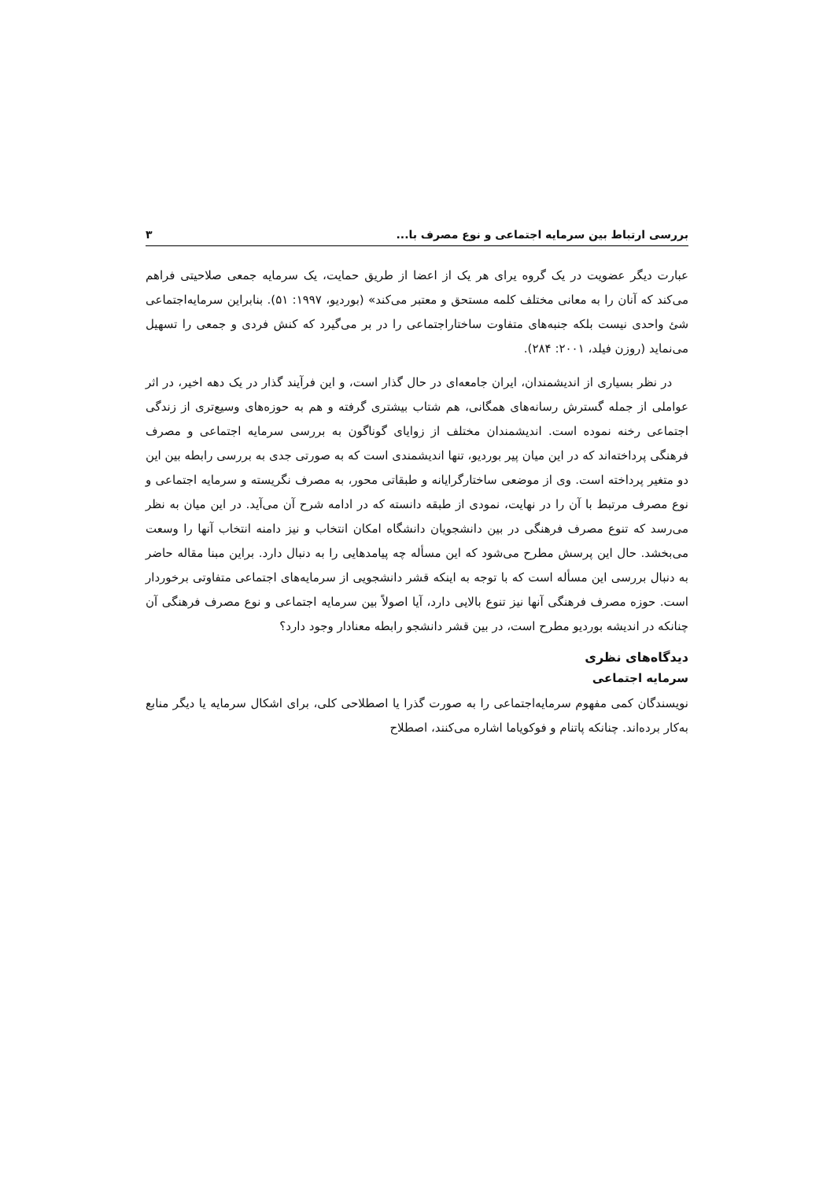بررسی ارتباط بین سرمایه اجتماعی و نوع مصرف با... ۳
عبارت دیگر عضویت در یک گروه یرای هر یک از اعضا از طریق حمایت، یک سرمایه جمعی صلاحیتی فراهم می‌کند که آنان را به معانی مختلف کلمه مستحق و معتبر می‌کند» (بوردیو، ۱۹۹۷: ۵۱). بنابراین سرمایه‌اجتماعی شئ واحدی نیست بلکه جنبه‌های متفاوت ساختاراجتماعی را در بر می‌گیرد که کنش فردی و جمعی را تسهیل می‌نماید (روزن فیلد، ۲۰۰۱: ۲۸۴).
در نظر بسیاری از اندیشمندان، ایران جامعه‌ای در حال گذار است، و این فرآیند گذار در یک دهه اخیر، در اثر عواملی از جمله گسترش رسانه‌های همگانی، هم شتاب بیشتری گرفته و هم به حوزه‌های وسیع‌تری از زندگی اجتماعی رخنه نموده است. اندیشمندان مختلف از زوایای گوناگون به بررسی سرمایه اجتماعی و مصرف فرهنگی پرداخته‌اند که در این میان پیر بوردیو، تنها اندیشمندی است که به صورتی جدی به بررسی رابطه بین این دو متغیر پرداخته است. وی از موضعی ساختارگرایانه و طبقاتی محور، به مصرف نگریسته و سرمایه اجتماعی و نوع مصرف مرتبط با آن را در نهایت، نمودی از طبقه دانسته که در ادامه شرح آن می‌آید. در این میان به نظر می‌رسد که تنوع مصرف فرهنگی در بین دانشجویان دانشگاه امکان انتخاب و نیز دامنه انتخاب آنها را وسعت می‌بخشد. حال این پرسش مطرح می‌شود که این مسأله چه پیامدهایی را به دنبال دارد. براین مبنا مقاله حاضر به دنبال بررسی این مسأله است که با توجه به اینکه قشر دانشجویی از سرمایه‌های اجتماعی متفاوتی برخوردار است. حوزه مصرف فرهنگی آنها نیز تنوع بالایی دارد، آیا اصولاً بین سرمایه اجتماعی و نوع مصرف فرهنگی آن چنانکه در اندیشه بوردیو مطرح است، در بین قشر دانشجو رابطه معنادار وجود دارد؟
دیدگاه‌های نظری
سرمایه اجتماعی
نویسندگان کمی مفهوم سرمایه‌اجتماعی را به صورت گذرا یا اصطلاحی کلی، برای اشکال سرمایه یا دیگر منابع به‌کار برده‌اند. چنانکه پاتنام و فوکویاما اشاره می‌کنند، اصطلاح